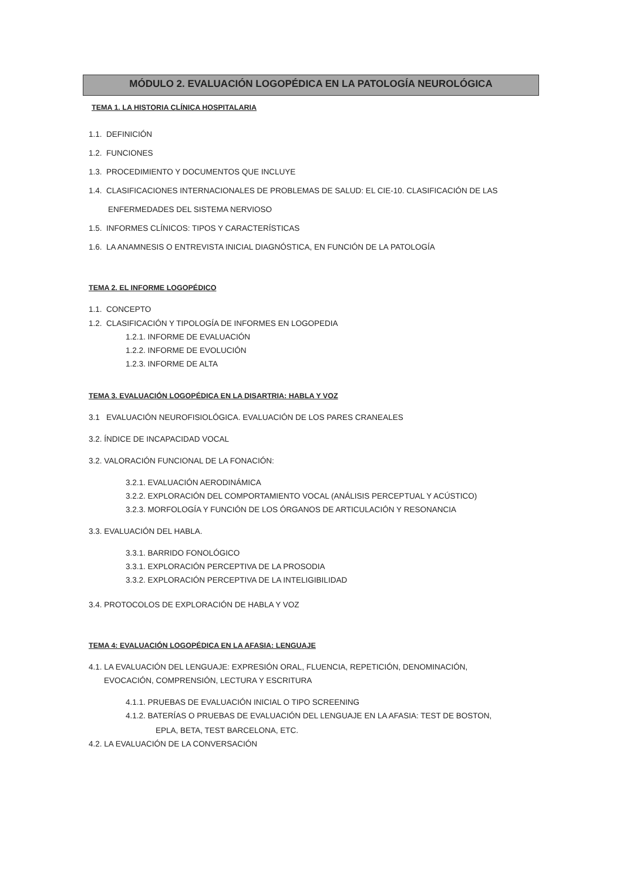MÓDULO 2. EVALUACIÓN LOGOPÉDICA EN LA PATOLOGÍA NEUROLÓGICA
TEMA 1. LA HISTORIA CLÍNICA HOSPITALARIA
1.1. DEFINICIÓN
1.2. FUNCIONES
1.3. PROCEDIMIENTO Y DOCUMENTOS QUE INCLUYE
1.4. CLASIFICACIONES INTERNACIONALES DE PROBLEMAS DE SALUD: EL CIE-10. CLASIFICACIÓN DE LAS
ENFERMEDADES DEL SISTEMA NERVIOSO
1.5. INFORMES CLÍNICOS: TIPOS Y CARACTERÍSTICAS
1.6. LA ANAMNESIS O ENTREVISTA INICIAL DIAGNÓSTICA, EN FUNCIÓN DE LA PATOLOGÍA
TEMA 2. EL INFORME LOGOPÉDICO
1.1. CONCEPTO
1.2. CLASIFICACIÓN Y TIPOLOGÍA DE INFORMES EN LOGOPEDIA
1.2.1. INFORME DE EVALUACIÓN
1.2.2. INFORME DE EVOLUCIÓN
1.2.3. INFORME DE ALTA
TEMA 3. EVALUACIÓN LOGOPÉDICA EN LA DISARTRIA: HABLA Y VOZ
3.1 EVALUACIÓN NEUROFISIOLÓGICA. EVALUACIÓN DE LOS PARES CRANEALES
3.2. ÍNDICE DE INCAPACIDAD VOCAL
3.2. VALORACIÓN FUNCIONAL DE LA FONACIÓN:
3.2.1. EVALUACIÓN AERODINÁMICA
3.2.2. EXPLORACIÓN DEL COMPORTAMIENTO VOCAL (ANÁLISIS PERCEPTUAL Y ACÚSTICO)
3.2.3. MORFOLOGÍA Y FUNCIÓN DE LOS ÓRGANOS DE ARTICULACIÓN Y RESONANCIA
3.3. EVALUACIÓN DEL HABLA.
3.3.1. BARRIDO FONOLÓGICO
3.3.1. EXPLORACIÓN PERCEPTIVA DE LA PROSODIA
3.3.2. EXPLORACIÓN PERCEPTIVA DE LA INTELIGIBILIDAD
3.4. PROTOCOLOS DE EXPLORACIÓN DE HABLA Y VOZ
TEMA 4: EVALUACIÓN LOGOPÉDICA EN LA AFASIA: LENGUAJE
4.1. LA EVALUACIÓN DEL LENGUAJE: EXPRESIÓN ORAL, FLUENCIA, REPETICIÓN, DENOMINACIÓN,
EVOCACIÓN, COMPRENSIÓN, LECTURA Y ESCRITURA
4.1.1. PRUEBAS DE EVALUACIÓN INICIAL O TIPO SCREENING
4.1.2. BATERÍAS O PRUEBAS DE EVALUACIÓN DEL LENGUAJE EN LA AFASIA: TEST DE BOSTON,
EPLA, BETA, TEST BARCELONA, ETC.
4.2. LA EVALUACIÓN DE LA CONVERSACIÓN